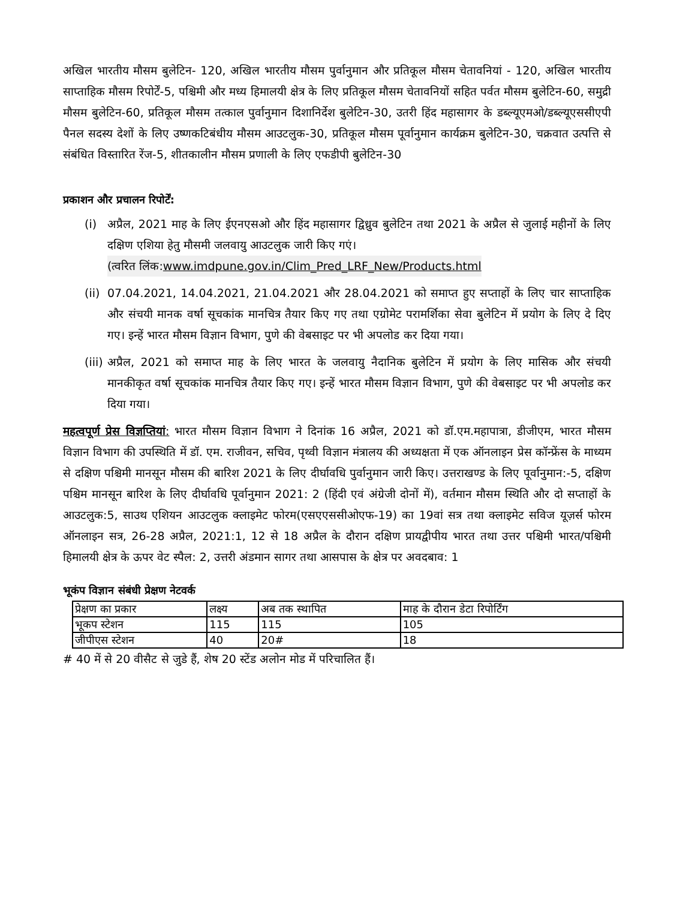अखिल भारतीय मौसम बुलेटिन- 120, अखिल भारतीय मौसम पुर्वानुमान और प्रतिकूल मौसम चेतावनियां - 120, अखिल भारतीय साप्ताहिक मौसम रिपोर्टें-5, पश्चिमी और मध्य हिमालयी क्षेत्र के लिए प्रतिकूल मौसम चेतावनियों सहित पर्वत मौसम बुलेटिन-60, समुद्री मौसम बुलेटिन-60, प्रतिकूल मौसम तत्काल पुर्वानुमान दिशानिर्देश बुलेटिन-30, उतरी हिंद महासागर के डब्ल्यूएमओ/डब्ल्यूएससीएपी पैनल सदस्य देशों के लिए उष्णकटिबंधीय मौसम आउटलुक-30, प्रतिकूल मौसम पूर्वानुमान कार्यक्रम बुलेटिन-30, चक्रवात उत्पत्ति से संबंधित विस्तारित रेंज-5, शीतकालीन मौसम प्रणाली के लिए एफडीपी बुलेटिन-30
प्रकाशन और प्रचालन रिपोर्टें:
(i) अप्रैल, 2021 माह के लिए ईएनएसओ और हिंद महासागर द्विध्रुव बुलेटिन तथा 2021 के अप्रैल से जुलाई महीनों के लिए दक्षिण एशिया हेतु मौसमी जलवायु आउटलुक जारी किए गएं।
(त्वरित लिंक:www.imdpune.gov.in/Clim_Pred_LRF_New/Products.html
(ii)
07.04.2021, 14.04.2021, 21.04.2021 और 28.04.2021 को समाप्त हुए सप्ताहों के लिए चार साप्ताहिक और संचयी मानक वर्षा सूचकांक मानचित्र तैयार किए गए तथा एग्रोमेट परामर्शिका सेवा बुलेटिन में प्रयोग के लिए दे दिए गए। इन्हें भारत मौसम विज्ञान विभाग, पुणे की वेबसाइट पर भी अपलोड कर दिया गया।
(iii)
अप्रैल, 2021 को समाप्त माह के लिए भारत के जलवायु नैदानिक बुलेटिन में प्रयोग के लिए मासिक और संचयी मानकीकृत वर्षा सूचकांक मानचित्र तैयार किए गए। इन्हें भारत मौसम विज्ञान विभाग, पुणे की वेबसाइट पर भी अपलोड कर दिया गया।
महत्वपूर्ण प्रेस विज्ञप्तियां: भारत मौसम विज्ञान विभाग ने दिनांक 16 अप्रैल, 2021 को डॉ.एम.महापात्रा, डीजीएम, भारत मौसम विज्ञान विभाग की उपस्थिति में डॉ. एम. राजीवन, सचिव, पृथ्वी विज्ञान मंत्रालय की अध्यक्षता में एक ऑनलाइन प्रेस कॉन्फ्रेंस के माध्यम से दक्षिण पश्चिमी मानसून मौसम की बारिश 2021 के लिए दीर्घावधि पुर्वानुमान जारी किए। उत्तराखण्ड के लिए पूर्वानुमान:-5, दक्षिण पश्चिम मानसून बारिश के लिए दीर्घावधि पूर्वानुमान 2021: 2 (हिंदी एवं अंग्रेजी दोनों में), वर्तमान मौसम स्थिति और दो सप्ताहों के आउटलुक:5, साउथ एशियन आउटलुक क्लाइमेट फोरम(एसएएससीओएफ-19) का 19वां सत्र तथा क्लाइमेट सविज यूज़र्स फोरम ऑनलाइन सत्र, 26-28 अप्रैल, 2021:1, 12 से 18 अप्रैल के दौरान दक्षिण प्रायद्वीपीय भारत तथा उत्तर पश्चिमी भारत/पश्चिमी हिमालयी क्षेत्र के ऊपर वेट स्पैल: 2, उत्तरी अंडमान सागर तथा आसपास के क्षेत्र पर अवदबाव: 1
भूकंप विज्ञान संबंधी प्रेक्षण नेटवर्क
| प्रेक्षण का प्रकार | लक्ष्य | अब तक स्थापित | माह के दौरान डेटा रिपोर्टिंग |
| भूकप स्टेशन | 115 | 115 | 105 |
| जीपीएस स्टेशन | 40 | 20# | 18 |
# 40 में से 20 वीसैट से जुडे हैं, शेष 20 स्टेंड अलोन मोड में परिचालित हैं।